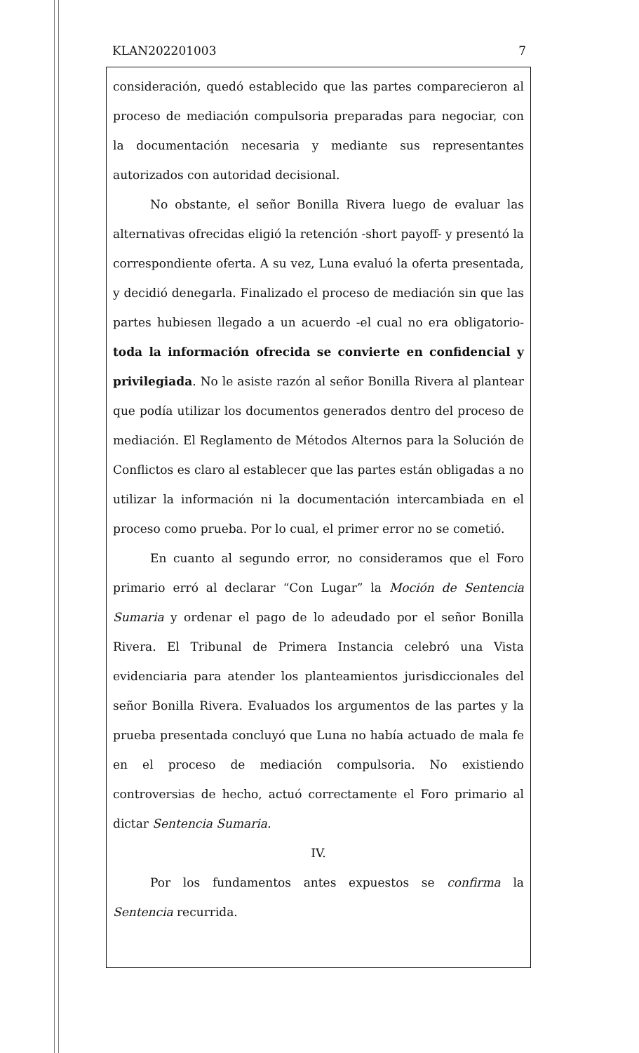KLAN202201003 7
consideración, quedó establecido que las partes comparecieron al proceso de mediación compulsoria preparadas para negociar, con la documentación necesaria y mediante sus representantes autorizados con autoridad decisional.
No obstante, el señor Bonilla Rivera luego de evaluar las alternativas ofrecidas eligió la retención -short payoff- y presentó la correspondiente oferta. A su vez, Luna evaluó la oferta presentada, y decidió denegarla. Finalizado el proceso de mediación sin que las partes hubiesen llegado a un acuerdo -el cual no era obligatorio- toda la información ofrecida se convierte en confidencial y privilegiada. No le asiste razón al señor Bonilla Rivera al plantear que podía utilizar los documentos generados dentro del proceso de mediación. El Reglamento de Métodos Alternos para la Solución de Conflictos es claro al establecer que las partes están obligadas a no utilizar la información ni la documentación intercambiada en el proceso como prueba. Por lo cual, el primer error no se cometió.
En cuanto al segundo error, no consideramos que el Foro primario erró al declarar “Con Lugar” la Moción de Sentencia Sumaria y ordenar el pago de lo adeudado por el señor Bonilla Rivera. El Tribunal de Primera Instancia celebró una Vista evidenciaria para atender los planteamientos jurisdiccionales del señor Bonilla Rivera. Evaluados los argumentos de las partes y la prueba presentada concluyó que Luna no había actuado de mala fe en el proceso de mediación compulsoria. No existiendo controversias de hecho, actuó correctamente el Foro primario al dictar Sentencia Sumaria.
IV.
Por los fundamentos antes expuestos se confirma la Sentencia recurrida.